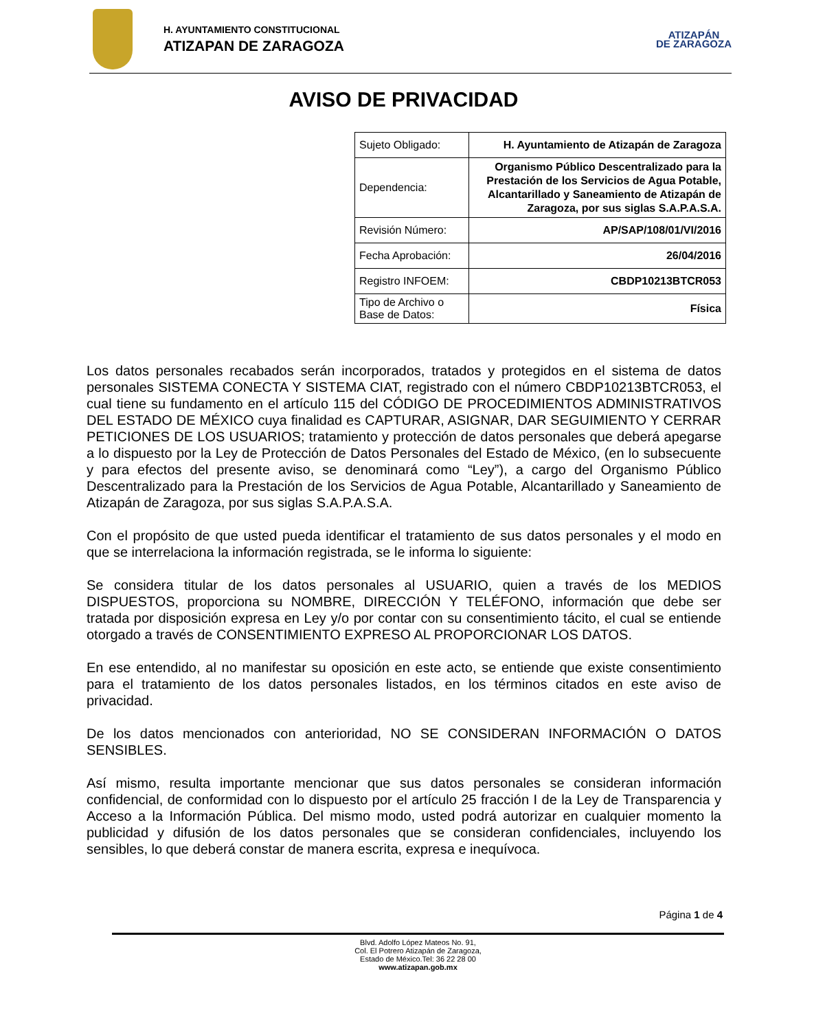H. AYUNTAMIENTO CONSTITUCIONAL
ATIZAPAN DE ZARAGOZA
ATIZAPÁN
DE ZARAGOZA
AVISO DE PRIVACIDAD
| Sujeto Obligado: | H. Ayuntamiento de Atizapán de Zaragoza |
| Dependencia: | Organismo Público Descentralizado para la Prestación de los Servicios de Agua Potable, Alcantarillado y Saneamiento de Atizapán de Zaragoza, por sus siglas S.A.P.A.S.A. |
| Revisión Número: | AP/SAP/108/01/VI/2016 |
| Fecha Aprobación: | 26/04/2016 |
| Registro INFOEM: | CBDP10213BTCR053 |
| Tipo de Archivo o Base de Datos: | Física |
Los datos personales recabados serán incorporados, tratados y protegidos en el sistema de datos personales SISTEMA CONECTA Y SISTEMA CIAT, registrado con el número CBDP10213BTCR053, el cual tiene su fundamento en el artículo 115 del CÓDIGO DE PROCEDIMIENTOS ADMINISTRATIVOS DEL ESTADO DE MÉXICO cuya finalidad es CAPTURAR, ASIGNAR, DAR SEGUIMIENTO Y CERRAR PETICIONES DE LOS USUARIOS; tratamiento y protección de datos personales que deberá apegarse a lo dispuesto por la Ley de Protección de Datos Personales del Estado de México, (en lo subsecuente y para efectos del presente aviso, se denominará como “Ley”), a cargo del Organismo Público Descentralizado para la Prestación de los Servicios de Agua Potable, Alcantarillado y Saneamiento de Atizapán de Zaragoza, por sus siglas S.A.P.A.S.A.
Con el propósito de que usted pueda identificar el tratamiento de sus datos personales y el modo en que se interrelaciona la información registrada, se le informa lo siguiente:
Se considera titular de los datos personales al USUARIO, quien a través de los MEDIOS DISPUESTOS, proporciona su NOMBRE, DIRECCIÓN Y TELÉFONO, información que debe ser tratada por disposición expresa en Ley y/o por contar con su consentimiento tácito, el cual se entiende otorgado a través de CONSENTIMIENTO EXPRESO AL PROPORCIONAR LOS DATOS.
En ese entendido, al no manifestar su oposición en este acto, se entiende que existe consentimiento para el tratamiento de los datos personales listados, en los términos citados en este aviso de privacidad.
De los datos mencionados con anterioridad, NO SE CONSIDERAN INFORMACIÓN O DATOS SENSIBLES.
Así mismo, resulta importante mencionar que sus datos personales se consideran información confidencial, de conformidad con lo dispuesto por el artículo 25 fracción I de la Ley de Transparencia y Acceso a la Información Pública. Del mismo modo, usted podrá autorizar en cualquier momento la publicidad y difusión de los datos personales que se consideran confidenciales, incluyendo los sensibles, lo que deberá constar de manera escrita, expresa e inequívoca.
Página 1 de 4
Blvd. Adolfo López Mateos No. 91,
Col. El Potrero Atizapán de Zaragoza,
Estado de México.Tel: 36 22 28 00
www.atizapan.gob.mx